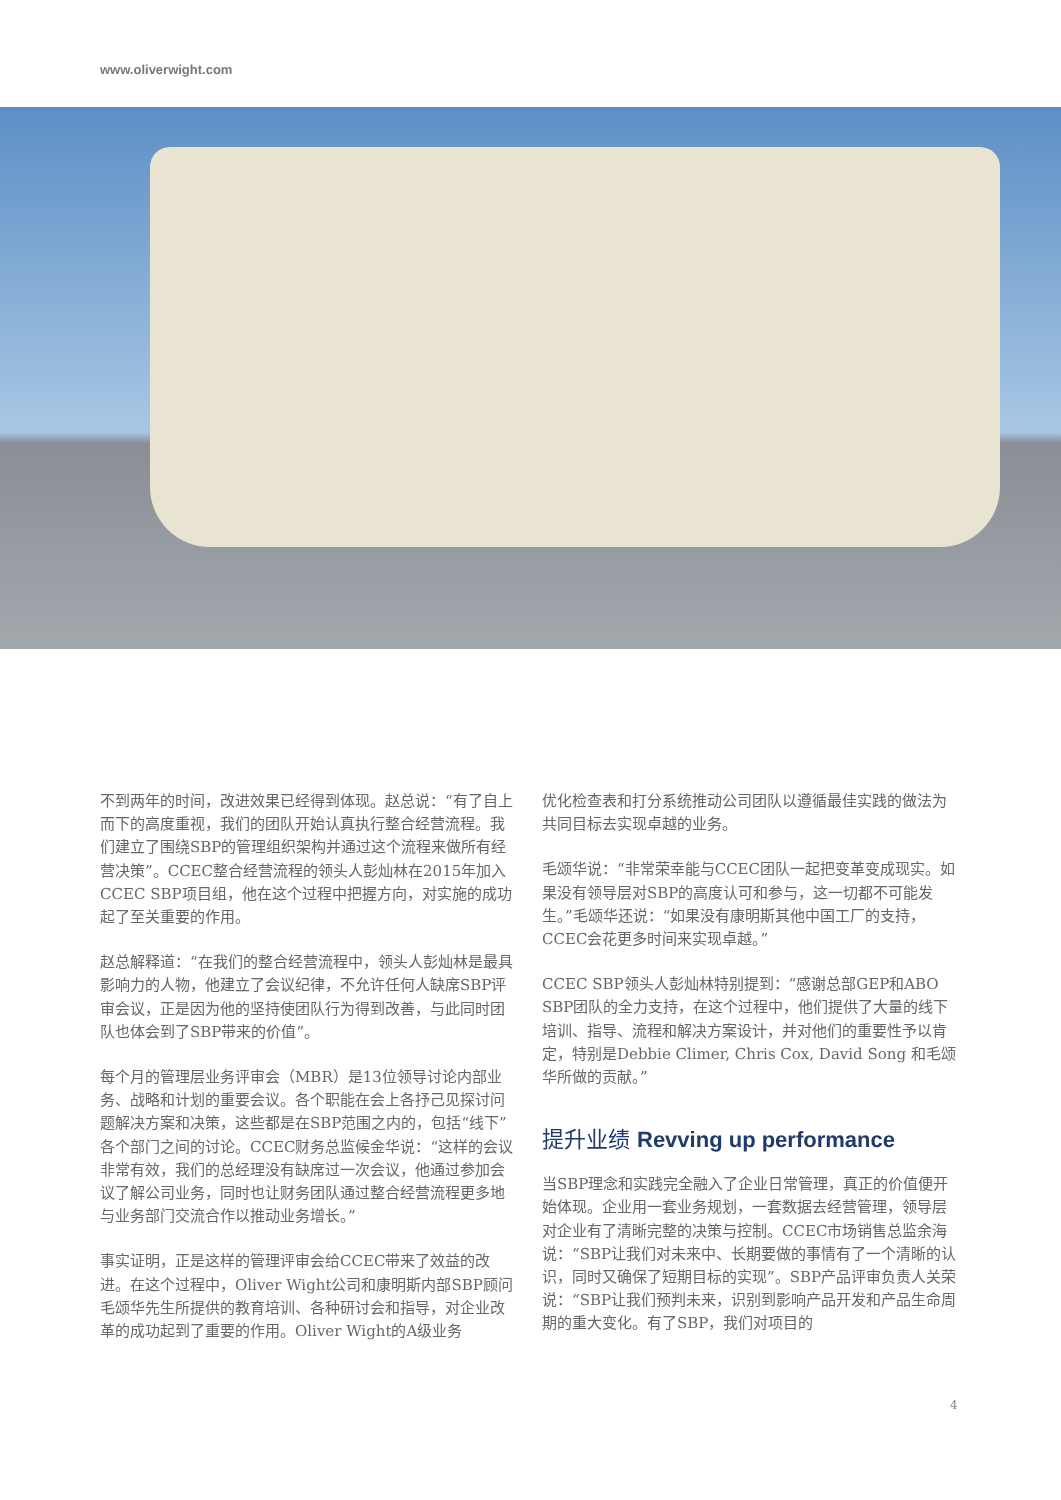www.oliverwight.com
不到两年的时间，改进效果已经得到体现。赵总说：“有了自上而下的高度重视，我们的团队开始认真执行整合经营流程。我们建立了围绕SBP的管理组织架构并通过这个流程来做所有经营决策”。CCEC整合经营流程的领头人彭灿林在2015年加入CCEC SBP项目组，他在这个过程中把握方向，对实施的成功起了至关重要的作用。
赵总解释道：“在我们的整合经营流程中，领头人彭灿林是最具影响力的人物，他建立了会议纪律，不允许任何人缺席SBP评审会议，正是因为他的坚持使团队行为得到改善，与此同时团队也体会到了SBP带来的价值”。
每个月的管理层业务评审会（MBR）是13位领导讨论内部业务、战略和计划的重要会议。各个职能在会上各抒己见探讨问题解决方案和决策，这些都是在SBP范围之内的，包括“线下”各个部门之间的讨论。CCEC财务总监候金华说：“这样的会议非常有效，我们的总经理没有缺席过一次会议，他通过参加会议了解公司业务，同时也让财务团队通过整合经营流程更多地与业务部门交流合作以推动业务增长。”
事实证明，正是这样的管理评审会给CCEC带来了效益的改进。在这个过程中，Oliver Wight公司和康明斯内部SBP顾问毛颂华先生所提供的教育培训、各种研讨会和指导，对企业改革的成功起到了重要的作用。Oliver Wight的A级业务
优化检查表和打分系统推动公司团队以遵循最佳实践的做法为共同目标去实现卓越的业务。
毛颂华说：“非常荣幸能与CCEC团队一起把变革变成现实。如果没有领导层对SBP的高度认可和参与，这一切都不可能发生。”毛颂华还说：“如果没有康明斯其他中国工厂的支持，CCEC会花更多时间来实现卓越。”
CCEC SBP领头人彭灿林特别提到：“感谢总部GEP和ABO SBP团队的全力支持，在这个过程中，他们提供了大量的线下培训、指导、流程和解决方案设计，并对他们的重要性予以肯定，特别是Debbie Climer, Chris Cox, David Song 和毛颂华所做的贡献。”
提升业绩 Revving up performance
当SBP理念和实践完全融入了企业日常管理，真正的价值便开始体现。企业用一套业务规划，一套数据去经营管理，领导层对企业有了清晰完整的决策与控制。CCEC市场销售总监余海说：“SBP让我们对未来中、长期要做的事情有了一个清晰的认识，同时又确保了短期目标的实现”。SBP产品评审负责人关荣说：“SBP让我们预判未来，识别到影响产品开发和产品生命周期的重大变化。有了SBP，我们对项目的
4